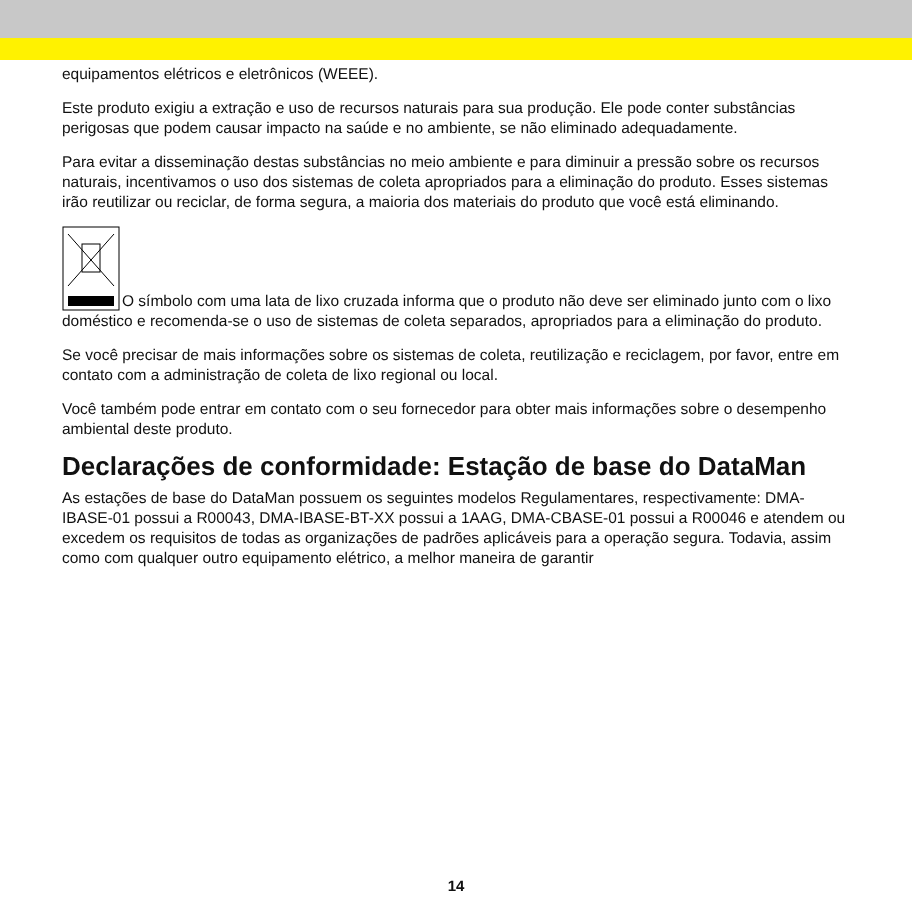equipamentos elétricos e eletrônicos (WEEE).
Este produto exigiu a extração e uso de recursos naturais para sua produção. Ele pode conter substâncias perigosas que podem causar impacto na saúde e no ambiente, se não eliminado adequadamente.
Para evitar a disseminação destas substâncias no meio ambiente e para diminuir a pressão sobre os recursos naturais, incentivamos o uso dos sistemas de coleta apropriados para a eliminação do produto. Esses sistemas irão reutilizar ou reciclar, de forma segura, a maioria dos materiais do produto que você está eliminando.
O símbolo com uma lata de lixo cruzada informa que o produto não deve ser eliminado junto com o lixo doméstico e recomenda-se o uso de sistemas de coleta separados, apropriados para a eliminação do produto.
Se você precisar de mais informações sobre os sistemas de coleta, reutilização e reciclagem, por favor, entre em contato com a administração de coleta de lixo regional ou local.
Você também pode entrar em contato com o seu fornecedor para obter mais informações sobre o desempenho ambiental deste produto.
Declarações de conformidade: Estação de base do DataMan
As estações de base do DataMan possuem os seguintes modelos Regulamentares, respectivamente: DMA-IBASE-01 possui a R00043, DMA-IBASE-BT-XX possui a 1AAG, DMA-CBASE-01 possui a R00046 e atendem ou excedem os requisitos de todas as organizações de padrões aplicáveis para a operação segura. Todavia, assim como com qualquer outro equipamento elétrico, a melhor maneira de garantir
14